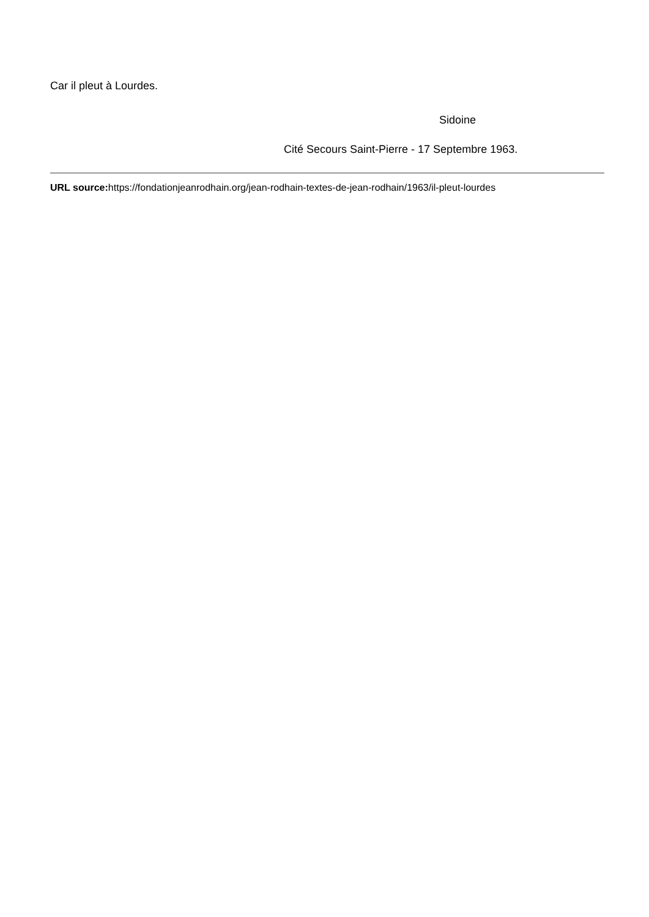Car il pleut à Lourdes.
Sidoine
Cité Secours Saint-Pierre - 17 Septembre 1963.
URL source: https://fondationjeanrodhain.org/jean-rodhain-textes-de-jean-rodhain/1963/il-pleut-lourdes